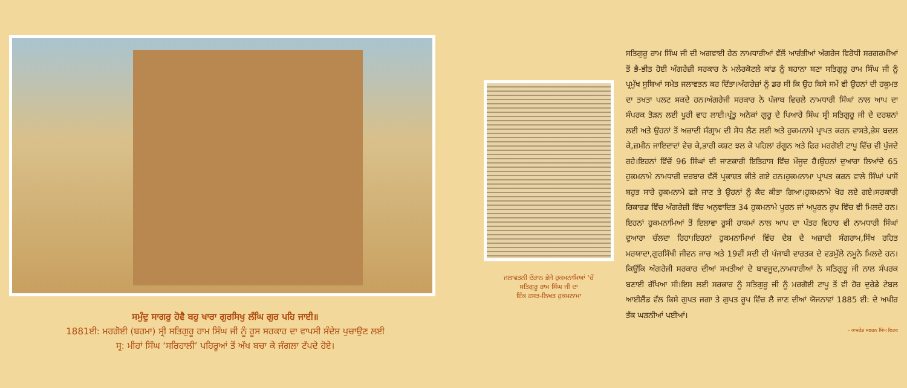ਸਮੁੰਦੁ ਸਾਗਰੁ ਹੋਵੈ ਬਹੁ ਖਾਰਾ ਗੁਰਸਿਖੁ ਲੰਘਿ ਗੁਰ ਪਹਿ ਜਾਈ॥
1881ਈ: ਮਰਗੋਈ (ਬਰਮਾ) ਸ੍ਰੀ ਸਤਿਗੁਰੂ ਰਾਮ ਸਿੰਘ ਜੀ ਨੂੰ ਰੂਸ ਸਰਕਾਰ ਦਾ ਵਾਪਸੀ ਸੰਦੇਸ਼ ਪੁਚਾਉਣ ਲਈ
ਸ੍ਰ: ਮੀਹਾਂ ਸਿੰਘ ‘ਸਰਿਹਾਲੀ’ ਪਹਿਰੂਆਂ ਤੋਂ ਅੱਖ ਬਚਾ ਕੇ ਜੰਗਲਾ ਟੱਪਦੇ ਹੋਏ।
ਜਲਾਵਤਨੀ ਦੌਰਾਨ ਭੇਜੇ ਹੁਕਮਨਾਮਿਆਂ ‘ਚੋਂ
ਸਤਿਗੁਰੂ ਰਾਮ ਸਿੰਘ ਜੀ ਦਾ
ਇੱਕ ਹਸਤ-ਲਿਖਤ ਹੁਕਮਨਾਮਾ
ਸਤਿਗੁਰੂ ਰਾਮ ਸਿੰਘ ਜੀ ਦੀ ਅਗਵਾਈ ਹੇਠ ਨਾਮਧਾਰੀਆਂ ਵੱਲੋਂ ਆਰੰਭੀਆਂ ਅੰਗਰੇਜ ਵਿਰੋਧੀ ਸਰਗਰਮੀਆਂ ਤੋਂ ਭੈ-ਭੀਤ ਹੋਈ ਅੰਗਰੇਜ਼ੀ ਸਰਕਾਰ ਨੇ ਮਲੇਰਕੋਟਲੇ ਕਾਂਡ ਨੂੰ ਬਹਾਨਾ ਬਣਾ ਸਤਿਗੁਰੂ ਰਾਮ ਸਿੰਘ ਜੀ ਨੂੰ ਪ੍ਰਮੁੱਖ ਸੂਬਿਆਂ ਸਮੇਤ ਜਲਾਵਤਨ ਕਰ ਦਿੱਤਾ।ਅੰਗਰੇਜ਼ਾਂ ਨੂੰ ਡਰ ਸੀ ਕਿ ਉਹ ਕਿਸੇ ਸਮੇਂ ਵੀ ਉਹਨਾਂ ਦੀ ਹਕੂਮਤ ਦਾ ਤਖਤਾ ਪਲਟ ਸਕਦੇ ਹਨ।ਅੰਗਰੇਜੀ ਸਰਕਾਰ ਨੇ ਪੰਜਾਬ ਵਿਚਲੇ ਨਾਮਧਾਰੀ ਸਿੰਘਾਂ ਨਾਲ ਆਪ ਦਾ ਸੰਪਰਕ ਤੋੜਨ ਲਈ ਪੂਰੀ ਵਾਹ ਲਾਈ।ਪ੍ਰੰਤੂ ਅਨੇਕਾਂ ਗੁਰੂ ਦੇ ਪਿਆਰੇ ਸਿੰਘ ਸ੍ਰੀ ਸਤਿਗੁਰੂ ਜੀ ਦੇ ਦਰਸ਼ਨਾਂ ਲਈ ਅਤੇ ਉਹਨਾਂ ਤੋਂ ਅਜ਼ਾਦੀ ਸੰਗ੍ਰਾਮ ਦੀ ਸੇਧ ਲੈਣ ਲਈ ਅਤੇ ਹੁਕਮਨਾਮੇ ਪ੍ਰਾਪਤ ਕਰਨ ਵਾਸਤੇ,ਭੇਸ ਬਦਲ ਕੇ,ਜ਼ਮੀਨ ਜਾਇਦਾਦਾਂ ਵੇਚ ਕੇ,ਭਾਰੀ ਕਸ਼ਟ ਝਲ ਕੇ ਪਹਿਲਾਂ ਰੰਗੂਨ ਅਤੇ ਫਿਰ ਮਰਗੋਈ ਟਾਪੂ ਵਿੱਚ ਵੀ ਪੁੱਜਦੇ ਰਹੇ।ਇਹਨਾਂ ਵਿੱਚੋਂ 96 ਸਿੰਘਾਂ ਦੀ ਜਾਣਕਾਰੀ ਇਤਿਹਾਸ ਵਿੱਚ ਮੌਜੂਦ ਹੈ।ਉਹਨਾਂ ਦੁਆਰਾ ਲਿਆਂਦੇ 65 ਹੁਕਮਨਾਮੇ ਨਾਮਧਾਰੀ ਦਰਬਾਰ ਵੱਲੋਂ ਪ੍ਰਕਾਸ਼ਤ ਕੀਤੇ ਗਏ ਹਨ।ਹੁਕਮਨਾਮਾ ਪ੍ਰਾਪਤ ਕਰਨ ਵਾਲੇ ਸਿੰਘਾਂ ਪਾਸੋਂ ਬਹੁਤ ਸਾਰੇ ਹੁਕਮਨਾਮੇ ਫੜੇ ਜਾਣ ਤੇ ਉਹਨਾਂ ਨੂੰ ਕੈਦ ਕੀਤਾ ਗਿਆ।ਹੁਕਮਨਾਮੇ ਖੋਹ ਲਏ ਗਏ।ਸਰਕਾਰੀ ਰਿਕਾਰਡ ਵਿੱਚ ਅੰਗਰੇਜ਼ੀ ਵਿੱਚ ਅਨੁਵਾਦਿਤ 34 ਹੁਕਮਨਾਮੇ ਪੂਰਨ ਜਾਂ ਅਪੂਰਨ ਰੂਪ ਵਿੱਚ ਵੀ ਮਿਲਦੇ ਹਨ।ਇਹਨਾਂ ਹੁਕਮਨਾਮਿਆਂ ਤੋਂ ਇਲਾਵਾ ਰੂਸੀ ਹਾਕਮਾਂ ਨਾਲ ਆਪ ਦਾ ਪੱਤਰ ਵਿਹਾਰ ਵੀ ਨਾਮਧਾਰੀ ਸਿੰਘਾਂ ਦੁਆਰਾ ਚੱਲਦਾ ਰਿਹਾ।ਇਹਨਾਂ ਹੁਕਮਨਾਮਿਆਂ ਵਿੱਚ ਦੇਸ਼ ਦੇ ਅਜ਼ਾਦੀ ਸੰਗਰਾਮ,ਸਿੱਖ ਰਹਿਤ ਮਰਯਾਦਾ,ਗੁਰਸਿੱਖੀ ਜੀਵਨ ਜਾਚ ਅਤੇ 19ਵੀਂ ਸਦੀ ਦੀ ਪੰਜਾਬੀ ਵਾਰਤਕ ਦੇ ਵਡਮੁੱਲੇ ਨਮੂਨੇ ਮਿਲਦੇ ਹਨ।ਕਿਉਂਕਿ ਅੰਗਰੇਜੀ ਸਰਕਾਰ ਦੀਆਂ ਸਖਤੀਆਂ ਦੇ ਬਾਵਜੂਦ,ਨਾਮਧਾਰੀਆਂ ਨੇ ਸਤਿਗੁਰੂ ਜੀ ਨਾਲ ਸੰਪਰਕ ਬਣਾਈ ਰੱਖਿਆ ਸੀ।ਇਸ ਲਈ ਸਰਕਾਰ ਨੂੰ ਸਤਿਗੁਰੂ ਜੀ ਨੂੰ ਮਰਗੋਈ ਟਾਪੂ ਤੋਂ ਵੀ ਹੋਰ ਦੁਰੇਡੇ ਟੇਬਲ ਆਈਲੈਂਡ ਵੱਲ ਕਿਸੇ ਗੁਪਤ ਜਗਾ ਤੇ ਗੁਪਤ ਰੂਪ ਵਿੱਚ ਲੈ ਜਾਣ ਦੀਆਂ ਯੋਜਨਾਵਾਂ 1885 ਈ: ਦੇ ਅਖੀਰ ਤੱਕ ਘੜਨੀਆਂ ਪਈਆਂ।
– ਕਾਮਰੇਡ ਸਵਰਨ ਸਿੰਘ ਵਿਰਕ